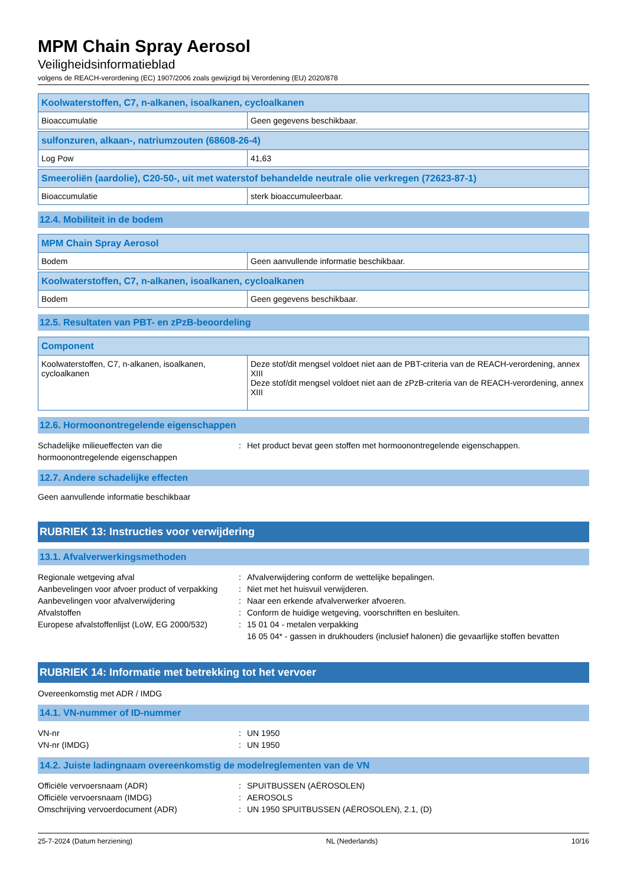MPM Chain Spray Aerosol
Veiligheidsinformatieblad
volgens de REACH-verordening (EC) 1907/2006 zoals gewijzigd bij Verordening (EU) 2020/878
| Koolwaterstoffen, C7, n-alkanen, isoalkanen, cycloalkanen | |
| --- | --- |
| Bioaccumulatie | Geen gegevens beschikbaar. |
| sulfonzuren, alkaan-, natriumzouten (68608-26-4) | |
| --- | --- |
| Log Pow | 41,63 |
| Smeeroliën (aardolie), C20-50-, uit met waterstof behandelde neutrale olie verkregen (72623-87-1) | |
| --- | --- |
| Bioaccumulatie | sterk bioaccumuleerbaar. |
12.4. Mobiliteit in de bodem
| MPM Chain Spray Aerosol | |
| --- | --- |
| Bodem | Geen aanvullende informatie beschikbaar. |
| Koolwaterstoffen, C7, n-alkanen, isoalkanen, cycloalkanen | |
| --- | --- |
| Bodem | Geen gegevens beschikbaar. |
12.5. Resultaten van PBT- en zPzB-beoordeling
| Component | |
| --- | --- |
| Koolwaterstoffen, C7, n-alkanen, isoalkanen, cycloalkanen | Deze stof/dit mengsel voldoet niet aan de PBT-criteria van de REACH-verordening, annex XIII Deze stof/dit mengsel voldoet niet aan de zPzB-criteria van de REACH-verordening, annex XIII |
12.6. Hormoonontregelende eigenschappen
Schadelijke milieueffecten van die hormoonontregelende eigenschappen
:
Het product bevat geen stoffen met hormoonontregelende eigenschappen.
12.7. Andere schadelijke effecten
Geen aanvullende informatie beschikbaar
RUBRIEK 13: Instructies voor verwijdering
13.1. Afvalverwerkingsmethoden
Regionale wetgeving afval
:
Afvalverwijdering conform de wettelijke bepalingen.
Aanbevelingen voor afvoer product of verpakking
:
Niet met het huisvuil verwijderen.
Aanbevelingen voor afvalverwijdering
:
Naar een erkende afvalverwerker afvoeren.
Afvalstoffen
:
Conform de huidige wetgeving, voorschriften en besluiten.
Europese afvalstoffenlijst (LoW, EG 2000/532)
:
15 01 04 - metalen verpakking
16 05 04* - gassen in drukhouders (inclusief halonen) die gevaarlijke stoffen bevatten
RUBRIEK 14: Informatie met betrekking tot het vervoer
Overeenkomstig met ADR / IMDG
14.1. VN-nummer of ID-nummer
VN-nr
:
UN 1950
VN-nr (IMDG)
:
UN 1950
14.2. Juiste ladingnaam overeenkomstig de modelreglementen van de VN
Officiële vervoersnaam (ADR)
:
SPUITBUSSEN (AËROSOLEN)
Officiële vervoersnaam (IMDG)
:
AEROSOLS
Omschrijving vervoerdocument (ADR)
:
UN 1950 SPUITBUSSEN (AËROSOLEN), 2.1, (D)
25-7-2024 (Datum herziening) NL (Nederlands) 10/16